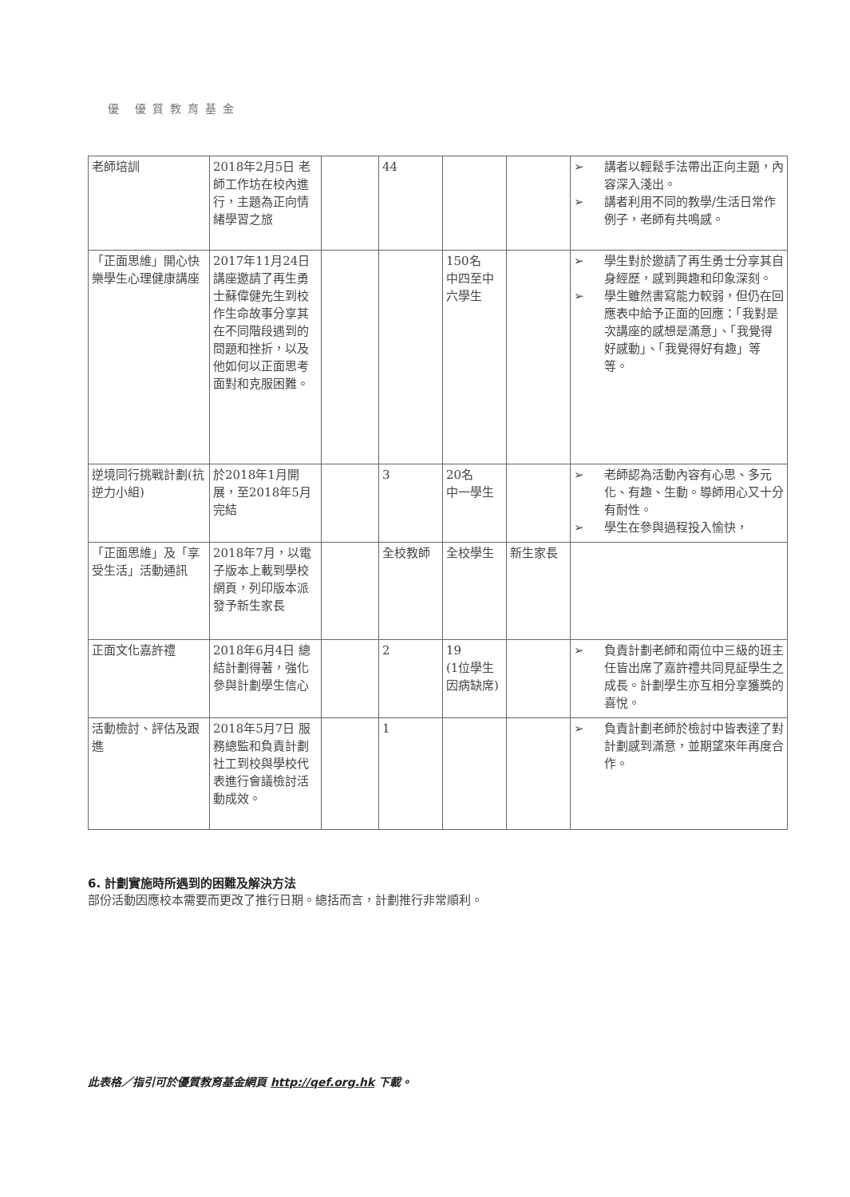優 優質教育基金
| 老師培訓 | 2018年2月5日 老師工作坊在校內進行，主題為正向情緒學習之旅 | | 44 | | | ➢ 講者以輕鬆手法帶出正向主題，內容深入淺出。 ➢ 講者利用不同的教學/生活日常作例子，老師有共鳴感。 |
| 「正面思維」開心快樂學生心理健康講座 | 2017年11月24日 講座邀請了再生勇士蘇偉健先生到校作生命故事分享其在不同階段遇到的問題和挫折，以及他如何以正面思考面對和克服困難。 | | | 150名 中四至中六學生 | | ➢ 學生對於邀請了再生勇士分享其自身經歷，感到興趣和印象深刻。 ➢ 學生雖然書寫能力較弱，但仍在回應表中給予正面的回應：「我對是次講座的感想是滿意」、「我覺得好感動」、「我覺得好有趣」等等。 |
| 逆境同行挑戰計劃(抗逆力小組) | 於2018年1月開展，至2018年5月完結 | | 3 | 20名 中一學生 | | ➢ 老師認為活動內容有心思、多元化、有趣、生動。導師用心又十分有耐性。 ➢ 學生在參與過程投入愉快， |
| 「正面思維」及「享受生活」活動通訊 | 2018年7月，以電子版本上載到學校網頁，列印版本派發予新生家長 | | 全校教師 | 全校學生 | 新生家長 | |
| 正面文化嘉許禮 | 2018年6月4日 總結計劃得著，強化參與計劃學生信心 | | 2 | 19 (1位學生因病缺席) | | ➢ 負責計劃老師和兩位中三級的班主任皆出席了嘉許禮共同見証學生之成長。計劃學生亦互相分享獲獎的喜悅。 |
| 活動檢討、評估及跟進 | 2018年5月7日 服務總監和負責計劃社工到校與學校代表進行會議檢討活動成效。 | | 1 | | | ➢ 負責計劃老師於檢討中皆表達了對計劃感到滿意，並期望來年再度合作。 |
6. 計劃實施時所遇到的困難及解決方法
部份活動因應校本需要而更改了推行日期。總括而言，計劃推行非常順利。
此表格／指引可於優質教育基金網頁 http://qef.org.hk 下載。